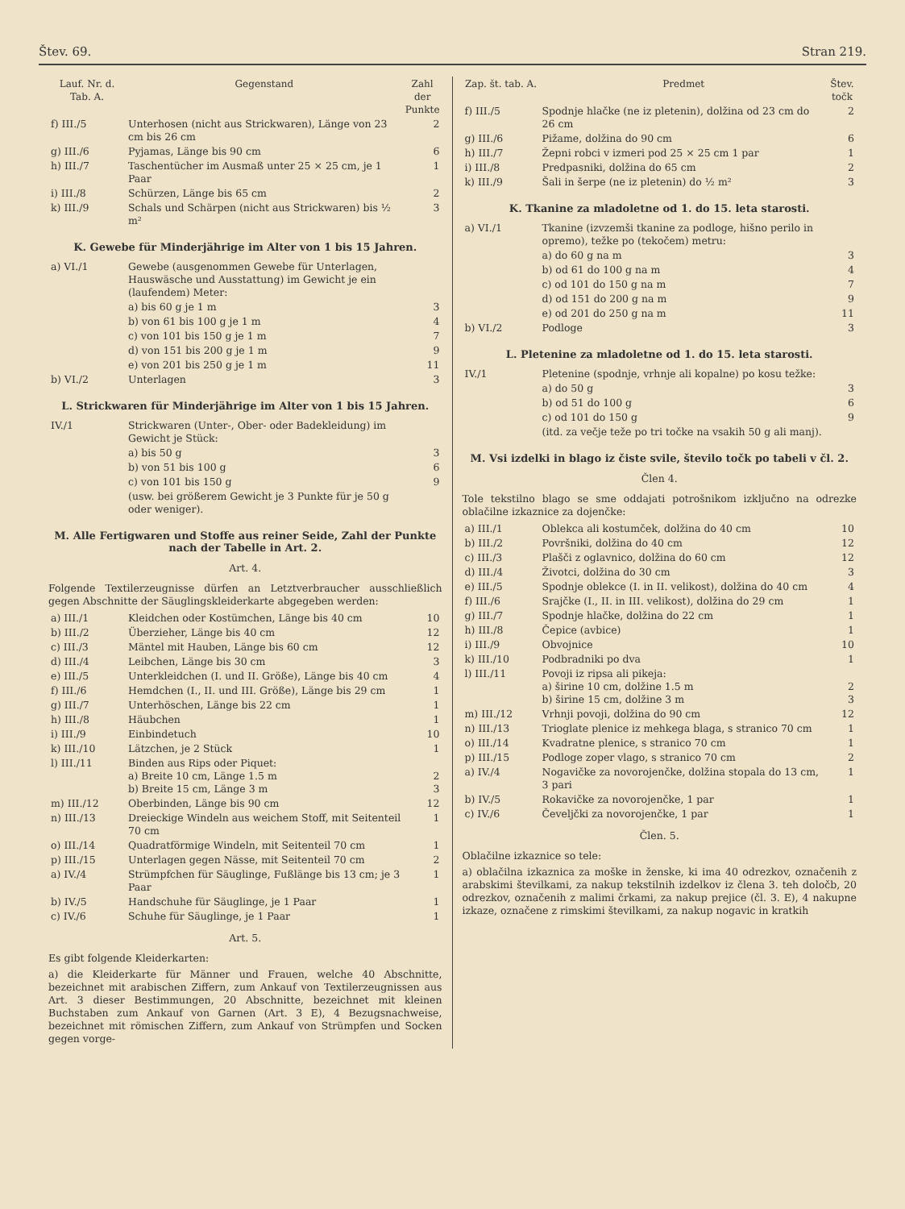Štev. 69. Stran 219.
| Lauf. Nr. d. Tab. A. | Gegenstand | Zahl der Punkte |
| --- | --- | --- |
| f) III./5 | Unterhosen (nicht aus Strickwaren), Länge von 23 cm bis 26 cm | 2 |
| g) III./6 | Pyjamas, Länge bis 90 cm | 6 |
| h) III./7 | Taschentücher im Ausmaß unter 25 × 25 cm, je 1 Paar | 1 |
| i) III./8 | Schürzen, Länge bis 65 cm | 2 |
| k) III./9 | Schals und Schärpen (nicht aus Strickwaren) bis ½ m² | 3 |
K. Gewebe für Minderjährige im Alter von 1 bis 15 Jahren.
| a) VI./1 | Gewebe (ausgenommen Gewebe für Unterlagen, Hauswäsche und Ausstattung) im Gewicht je ein (laufendem) Meter: | |
| | a) bis 60 g je 1 m | 3 |
| | b) von 61 bis 100 g je 1 m | 4 |
| | c) von 101 bis 150 g je 1 m | 7 |
| | d) von 151 bis 200 g je 1 m | 9 |
| | e) von 201 bis 250 g je 1 m | 11 |
| b) VI./2 | Unterlagen | 3 |
L. Strickwaren für Minderjährige im Alter von 1 bis 15 Jahren.
| IV./1 | Strickwaren (Unter-, Ober- oder Badekleidung) im Gewicht je Stück: | |
| | a) bis 50 g | 3 |
| | b) von 51 bis 100 g | 6 |
| | c) von 101 bis 150 g | 9 |
| | (usw. bei größerem Gewicht je 3 Punkte für je 50 g oder weniger). | |
M. Alle Fertigwaren und Stoffe aus reiner Seide, Zahl der Punkte nach der Tabelle in Art. 2.
Art. 4.
Folgende Textilerzeugnisse dürfen an Letztverbraucher ausschließlich gegen Abschnitte der Säuglingskleiderkarte abgegeben werden:
| a) III./1 | Kleidchen oder Kostümchen, Länge bis 40 cm | 10 |
| b) III./2 | Überzieher, Länge bis 40 cm | 12 |
| c) III./3 | Mäntel mit Hauben, Länge bis 60 cm | 12 |
| d) III./4 | Leibchen, Länge bis 30 cm | 3 |
| e) III./5 | Unterkleidchen (I. und II. Größe), Länge bis 40 cm | 4 |
| f) III./6 | Hemdchen (I., II. und III. Größe), Länge bis 29 cm | 1 |
| g) III./7 | Unterhöschen, Länge bis 22 cm | 1 |
| h) III./8 | Häubchen | 1 |
| i) III./9 | Einbindetuch | 10 |
| k) III./10 | Lätzchen, je 2 Stück | 1 |
| l) III./11 | Binden aus Rips oder Piquet: a) Breite 10 cm, Länge 1.5 m b) Breite 15 cm, Länge 3 m | 2 3 |
| m) III./12 | Oberbinden, Länge bis 90 cm | 12 |
| n) III./13 | Dreieckige Windeln aus weichem Stoff, mit Seitenteil 70 cm | 1 |
| o) III./14 | Quadratförmige Windeln, mit Seitenteil 70 cm | 1 |
| p) III./15 | Unterlagen gegen Nässe, mit Seitenteil 70 cm | 2 |
| a) IV./4 | Strümpfchen für Säuglinge, Fußlänge bis 13 cm; je 3 Paar | 1 |
| b) IV./5 | Handschuhe für Säuglinge, je 1 Paar | 1 |
| c) IV./6 | Schuhe für Säuglinge, je 1 Paar | 1 |
Art. 5.
Es gibt folgende Kleiderkarten:
a) die Kleiderkarte für Männer und Frauen, welche 40 Abschnitte, bezeichnet mit arabischen Ziffern, zum Ankauf von Textilerzeugnissen aus Art. 3 dieser Bestimmungen, 20 Abschnitte, bezeichnet mit kleinen Buchstaben zum Ankauf von Garnen (Art. 3 E), 4 Bezugsnachweise, bezeichnet mit römischen Ziffern, zum Ankauf von Strümpfen und Socken gegen vorge-
| Zap. št. tab. A. | Predmet | Štev. točk |
| --- | --- | --- |
| f) III./5 | Spodnje hlačke (ne iz pletenin), dolžina od 23 cm do 26 cm | 2 |
| g) III./6 | Pižame, dolžina do 90 cm | 6 |
| h) III./7 | Žepni robci v izmeri pod 25 × 25 cm 1 par | 1 |
| i) III./8 | Predpasniki, dolžina do 65 cm | 2 |
| k) III./9 | Šali in šerpe (ne iz pletenin) do ½ m² | 3 |
K. Tkanine za mladoletne od 1. do 15. leta starosti.
| a) VI./1 | Tkanine (izvzemši tkanine za podloge, hišno perilo in opremo), težke po (tekočem) metru: | |
| | a) do 60 g na m | 3 |
| | b) od 61 do 100 g na m | 4 |
| | c) od 101 do 150 g na m | 7 |
| | d) od 151 do 200 g na m | 9 |
| | e) od 201 do 250 g na m | 11 |
| b) VI./2 | Podloge | 3 |
L. Pletenine za mladoletne od 1. do 15. leta starosti.
| IV./1 | Pletenine (spodnje, vrhnje ali kopalne) po kosu težke: | |
| | a) do 50 g | 3 |
| | b) od 51 do 100 g | 6 |
| | c) od 101 do 150 g | 9 |
| | (itd. za večje teže po tri točke na vsakih 50 g ali manj). | |
M. Vsi izdelki in blago iz čiste svile, število točk po tabeli v čl. 2.
Člen 4.
Tole tekstilno blago se sme oddajati potrošnikom izključno na odrezke oblačilne izkaznice za dojenčke:
| a) III./1 | Oblekca ali kostumček, dolžina do 40 cm | 10 |
| b) III./2 | Površniki, dolžina do 40 cm | 12 |
| c) III./3 | Plašči z oglavnico, dolžina do 60 cm | 12 |
| d) III./4 | Životci, dolžina do 30 cm | 3 |
| e) III./5 | Spodnje oblekce (I. in II. velikost), dolžina do 40 cm | 4 |
| f) III./6 | Srajčke (I., II. in III. velikost), dolžina do 29 cm | 1 |
| g) III./7 | Spodnje hlačke, dolžina do 22 cm | 1 |
| h) III./8 | Čepice (avbice) | 1 |
| i) III./9 | Obvojnice | 10 |
| k) III./10 | Podbradniki po dva | 1 |
| l) III./11 | Povoji iz ripsa ali pikeja: a) širine 10 cm, dolžine 1.5 m b) širine 15 cm, dolžine 3 m | 2 3 |
| m) III./12 | Vrhnji povoji, dolžina do 90 cm | 12 |
| n) III./13 | Trioglate plenice iz mehkega blaga, s stranico 70 cm | 1 |
| o) III./14 | Kvadratne plenice, s stranico 70 cm | 1 |
| p) III./15 | Podloge zoper vlago, s stranico 70 cm | 2 |
| a) IV./4 | Nogavičke za novorojenčke, dolžina stopala do 13 cm, 3 pari | 1 |
| b) IV./5 | Rokavičke za novorojenčke, 1 par | 1 |
| c) IV./6 | Čeveljčki za novorojenčke, 1 par | 1 |
Člen. 5.
Oblačilne izkaznice so tele:
a) oblačilna izkaznica za moške in ženske, ki ima 40 odrezkov, označenih z arabskimi številkami, za nakup tekstilnih izdelkov iz člena 3. teh določb, 20 odrezkov, označenih z malimi črkami, za nakup prejice (čl. 3. E), 4 nakupne izkaze, označene z rimskimi številkami, za nakup nogavic in kratkih